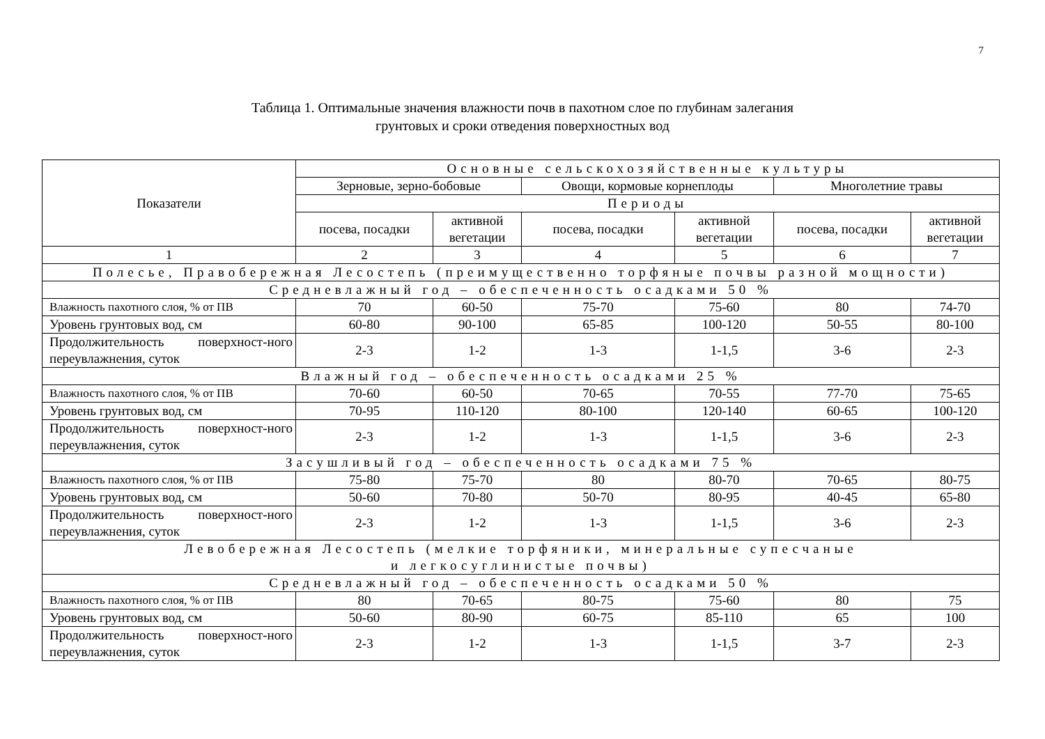7
Таблица 1. Оптимальные значения влажности почв в пахотном слое по глубинам залегания
грунтовых и сроки отведения поверхностных вод
| Показатели | Основные сельскохозяйственные культуры | | | | | |
| --- | --- | --- | --- | --- | --- | --- |
| | Зерновые, зерно-бобовые | | Овощи, кормовые корнеплоды | | Многолетние травы | |
| | Периоды | | | | | |
| | посева, посадки | активной вегетации | посева, посадки | активной вегетации | посева, посадки | активной вегетации |
| 1 | 2 | 3 | 4 | 5 | 6 | 7 |
| Полесье, Правобережная Лесостепь (преимущественно торфяные почвы разной мощности) | | | | | | |
| Средневлажный год – обеспеченность осадками 50 % | | | | | | |
| Влажность пахотного слоя, % от ПВ | 70 | 60-50 | 75-70 | 75-60 | 80 | 74-70 |
| Уровень грунтовых вод, см | 60-80 | 90-100 | 65-85 | 100-120 | 50-55 | 80-100 |
| Продолжительность поверхност-ного переувлажнения, суток | 2-3 | 1-2 | 1-3 | 1-1,5 | 3-6 | 2-3 |
| Влажный год – обеспеченность осадками 25 % | | | | | | |
| Влажность пахотного слоя, % от ПВ | 70-60 | 60-50 | 70-65 | 70-55 | 77-70 | 75-65 |
| Уровень грунтовых вод, см | 70-95 | 110-120 | 80-100 | 120-140 | 60-65 | 100-120 |
| Продолжительность поверхност-ного переувлажнения, суток | 2-3 | 1-2 | 1-3 | 1-1,5 | 3-6 | 2-3 |
| Засушливый год – обеспеченность осадками 75 % | | | | | | |
| Влажность пахотного слоя, % от ПВ | 75-80 | 75-70 | 80 | 80-70 | 70-65 | 80-75 |
| Уровень грунтовых вод, см | 50-60 | 70-80 | 50-70 | 80-95 | 40-45 | 65-80 |
| Продолжительность поверхност-ного переувлажнения, суток | 2-3 | 1-2 | 1-3 | 1-1,5 | 3-6 | 2-3 |
| Левобережная Лесостепь (мелкие торфяники, минеральные супесчаные и легкосуглинистые почвы) | | | | | | |
| Средневлажный год – обеспеченность осадками 50 % | | | | | | |
| Влажность пахотного слоя, % от ПВ | 80 | 70-65 | 80-75 | 75-60 | 80 | 75 |
| Уровень грунтовых вод, см | 50-60 | 80-90 | 60-75 | 85-110 | 65 | 100 |
| Продолжительность поверхност-ного переувлажнения, суток | 2-3 | 1-2 | 1-3 | 1-1,5 | 3-7 | 2-3 |